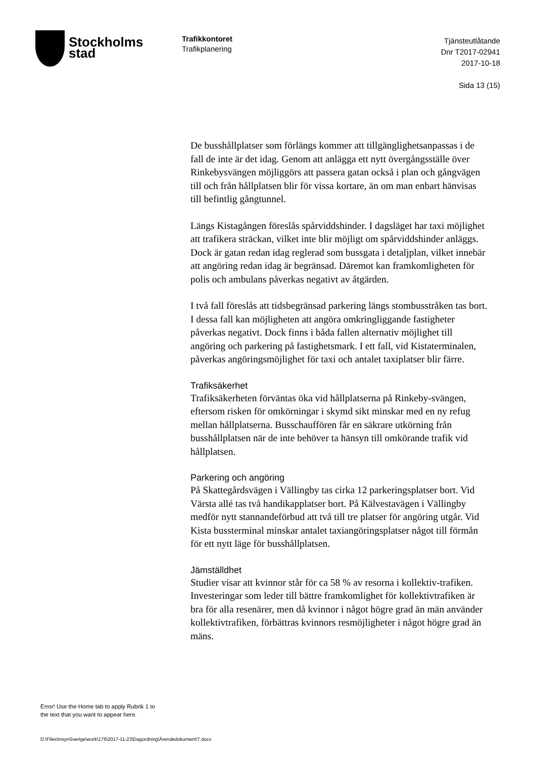Stockholms
stad
Trafikkontoret
Trafikplanering
Tjänsteutlåtande
Dnr T2017-02941
2017-10-18
Sida 13 (15)
De busshållplatser som förlängs kommer att tillgänglighetsanpassas i de fall de inte är det idag. Genom att anlägga ett nytt övergångsställe över Rinkebysvängen möjliggörs att passera gatan också i plan och gångvägen till och från hållplatsen blir för vissa kortare, än om man enbart hänvisas till befintlig gångtunnel.
Längs Kistagången föreslås spårviddshinder. I dagsläget har taxi möjlighet att trafikera sträckan, vilket inte blir möjligt om spårviddshinder anläggs. Dock är gatan redan idag reglerad som bussgata i detaljplan, vilket innebär att angöring redan idag är begränsad. Däremot kan framkomligheten för polis och ambulans påverkas negativt av åtgärden.
I två fall föreslås att tidsbegränsad parkering längs stombusstråken tas bort. I dessa fall kan möjligheten att angöra omkringliggande fastigheter påverkas negativt. Dock finns i båda fallen alternativ möjlighet till angöring och parkering på fastighetsmark. I ett fall, vid Kistaterminalen, påverkas angöringsmöjlighet för taxi och antalet taxiplatser blir färre.
Trafiksäkerhet
Trafiksäkerheten förväntas öka vid hållplatserna på Rinkeby-svängen, eftersom risken för omkörningar i skymd sikt minskar med en ny refug mellan hållplatserna. Busschauffören får en säkrare utkörning från busshållplatsen när de inte behöver ta hänsyn till omkörande trafik vid hållplatsen.
Parkering och angöring
På Skattegårdsvägen i Vällingby tas cirka 12 parkeringsplatser bort. Vid Värsta allé tas två handikapplatser bort. På Kälvestavägen i Vällingby medför nytt stannandeförbud att två till tre platser för angöring utgår. Vid Kista bussterminal minskar antalet taxiangöringsplatser något till förmån för ett nytt läge för busshållplatsen.
Jämställdhet
Studier visar att kvinnor står för ca 58 % av resorna i kollektiv-trafiken. Investeringar som leder till bättre framkomlighet för kollektivtrafiken är bra för alla resenärer, men då kvinnor i något högre grad än män använder kollektivtrafiken, förbättras kvinnors resmöjligheter i något högre grad än mäns.
Error! Use the Home tab to apply Rubrik 1 to
the text that you want to appear here.
D:\Files\insynSverige\work\176\2017-11-23\Dagordning\Ärendedokument\7.docx